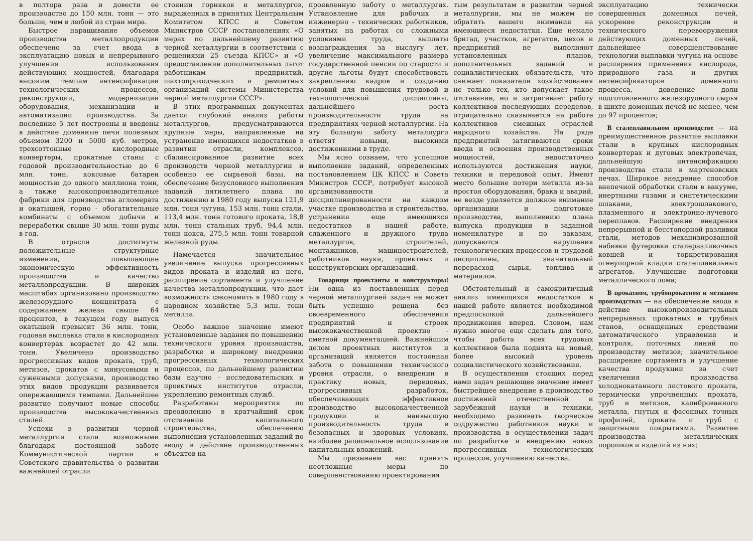в полтора раза и довести ее производство до 150 млн. тонн — это больше, чем в любой из стран мира.
Быстрое наращивание объемов производства металлопродукции обеспечено за счет ввода в эксплуатацию новых и непрерывного улучшения использования действующих мощностей, благодаря высоким темпам интенсификации технологических процессов, реконструкции, модернизации оборудования, механизации и автоматизации производства. За последние 5 лет построены и введены в действие доменные печи полезным объемом 3200 и 5000 куб. метров, трехсоттонные кислородные конвертеры, прокатные станы с годовой производительностью до 6 млн. тонн, коксовые батареи мощностью до одного миллиона тонн, а также высокопроизводительные фабрики для производства агломерата и окатышей, горно - обогатительные комбинаты с объемом добычи и переработки свыше 30 млн. тонн руды в год.
В отрасли достигнуты положительные структурные изменения, повышающие экономическую эффективность производства и качество металлопродукции. В широких масштабах организовано производство железорудного концентрата с содержанием железа свыше 64 процентов, в текущем году выпуск окатышей превысит 36 млн. тонн, годовая выплавка стали в кислородных конвертерах возрастет до 42 млн. тонн. Увеличено производство прогрессивных видов проката, труб, метизов, прокатов с минусовыми и суженными допусками, производство этих видов продукции развивается опережающими темпами. Дальнейшее развитие получают новые способы производства высококачественных сталей.
Успехи в развитии черной металлургии стали возможными благодаря постоянной заботе Коммунистической партии и Советского правительства о развитии важнейшей отрасли
стоянии горняков и металлургов, выраженных в принятых Центральным Комитетом КПСС и Советом Министров СССР постановлениях «О мерах по дальнейшему развитию черной металлургии в соответствии с решениями 25 съезда КПСС» и «О предоставлении дополнительных льгот работникам предприятий, шахтопроходческих и ремонтных организаций системы Министерства черной металлургии СССР».
В этих программных документах дается глубокий анализ работы металлургов, предусматриваются крупные меры, направленные на устранение имеющихся недостатков в развитии отрасли, комплексов, сбалансированное развитие всех производств черной металлургии и особенно ее сырьевой базы, на обеспечение безусловного выполнения заданий пятилетнего плана по достижению в 1980 году выпуска 121,9 млн. тонн чугуна, 153 млн. тонн стали, 113,4 млн. тонн готового проката, 18,8 млн. тонн стальных труб, 94,4 млн. тонн кокса, 275,5 млн. тонн товарной железной руды.
Намечается значительное увеличение выпуска прогрессивных видов проката и изделий из него, расширение сортамента и улучшение качества металлопродукции, что дает возможность сэкономить в 1980 году в народном хозяйстве 5,3 млн. тонн металла.
Особо важное значение имеют установленные задания по повышению технического уровня производства, разработке и широкому внедрению прогрессивных технологических процессов, по дальнейшему развитию базы научно - исследовательских и проектных институтов отрасли, укреплению ремонтных служб.
Разработаны мероприятия по преодолению в кратчайший срок отставания капитального строительства, обеспечению выполнения установленных заданий по вводу в действие производственных объектов на
проявленную заботу о металлургах. Установление для рабочих и инженерно - технических работников, занятых на работах со сложными условиями труда, выплаты вознаграждения за выслугу лет, увеличение максимального размера государственной пенсии по старости и другие льготы будут способствовать закреплению кадров и созданию условий для повышения трудовой и технологической дисциплины, дальнейшего роста производительности труда на предприятиях черной металлургии. На эту большую заботу металлурги ответят новыми, высокими достижениями в труде.
Мы ясно сознаем, что успешное выполнение заданий, определенных постановлением ЦК КПСС и Совета Министров СССР, потребует высокой организованности и дисциплинированности на каждом участке производства и строительства, устранения еще имеющихся недостатков в нашей работе, слаженного и дружного труда металлургов, строителей, монтажников, машиностроителей, работников науки, проектных и конструкторских организаций.
Товарищи проектанты и конструкторы! Ни одна из поставленных перед черной металлургией задач не может быть успешно решена без своевременного обеспечения предприятий и строек высококачественной проектно - сметной документацией. Важнейшим делом проектных институтов и организаций является постоянная забота о повышении технического уровня отрасли, о внедрении в практику новых, передовых, прогрессивных разработок, обеспечивающих эффективное производство высококачественной продукции и наивысшую производительность труда в безопасных и здоровых условиях, наиболее рациональное использование капитальных вложений.
Мы призываем вас принять неотложные меры по совершенствованию проектирования
тым результатам в развитии черной металлургии, мы не можем не обратить вашего внимания на имеющиеся недостатки. Еще немало бригад, участков, агрегатов, цехов и предприятий не выполняют установленных планов, дополнительных заданий и социалистических обязательств, что снижает показатели хозяйствования не только тех, кто допускает такое отставание, но и затрагивает работу коллективов последующих переделов, отрицательно сказывается на работе коллективов смежных отраслей народного хозяйства. На ряде предприятий затягиваются сроки ввода и освоения производственных мощностей, недостаточно используются достижения науки, техники и передовой опыт. Имеют место большие потери металла из-за простоя оборудования, брака и аварий, не везде уделяется должное внимание организации и подготовке производства, выполнению плана выпуска продукции в заданной номенклатуре и по заказам, допускаются нарушения технологических процессов и трудовой дисциплины, значительный перерасход сырья, топлива и материалов.
Обстоятельный и самокритичный анализ имеющихся недостатков в нашей работе является необходимой предпосылкой дальнейшего продвижения вперед. Словом, нам нужно многое еще сделать для того, чтобы работа всех трудовых коллективов была поднята на новый, более высокий уровень социалистического хозяйствования.
В осуществлении стоящих перед нами задач решающее значение имеет быстрейшее внедрение в производство достижений отечественной и зарубежной науки и техники, необходимо развивать творческое содружество работников науки и производства в осуществлении задач по разработке и внедрению новых прогрессивных технологических процессов, улучшению качества,
эксплуатацию технически совершенных доменных печей, ускорение реконструкции и технического перевооружения действующих доменных печей, дальнейшее совершенствование технологии выплавки чугуна на основе расширения применения кислорода, природного газа и других интенсификаторов доменного процесса, доведение доли подготовленного железорудного сырья в шихте доменных печей не менее, чем до 97 процентов;
В сталеплавильном производстве — на преимущественное развитие выплавки стали в крупных кислородных конвертерах и дуговых электропечах, дальнейшую интенсификацию производства стали в мартеновских печах. Широкое внедрение способов внепечной обработки стали в вакууме, инертными газами и синтетическими шлаками, электрошлакового, плазменного и электронно-лучевого переплавов. Расширение внедрения непрерывной и бесстопорной разливки стали, методов механизированной набивки футеровки сталеразливочных ковшей и торкретирования огнеупорной кладки сталеплавильных агрегатов. Улучшение подготовки металлического лома;
В прокатном, трубопрокатном и метизном производствах — на обеспечение ввода в действие высокопроизводительных непрерывных прокатных и трубных станов, оснащенных средствами автоматического управления и контроля, поточных линий по производству метизов; значительное расширение сортамента и улучшение качества продукции за счет увеличения производства холоднокатанного листового проката, термически упрочненных проката, труб и метизов, калиброванного металла, гнутых и фасонных точных профилей, проката и труб с защитными покрытиями. Развитие производства металлических порошков и изделий из них;